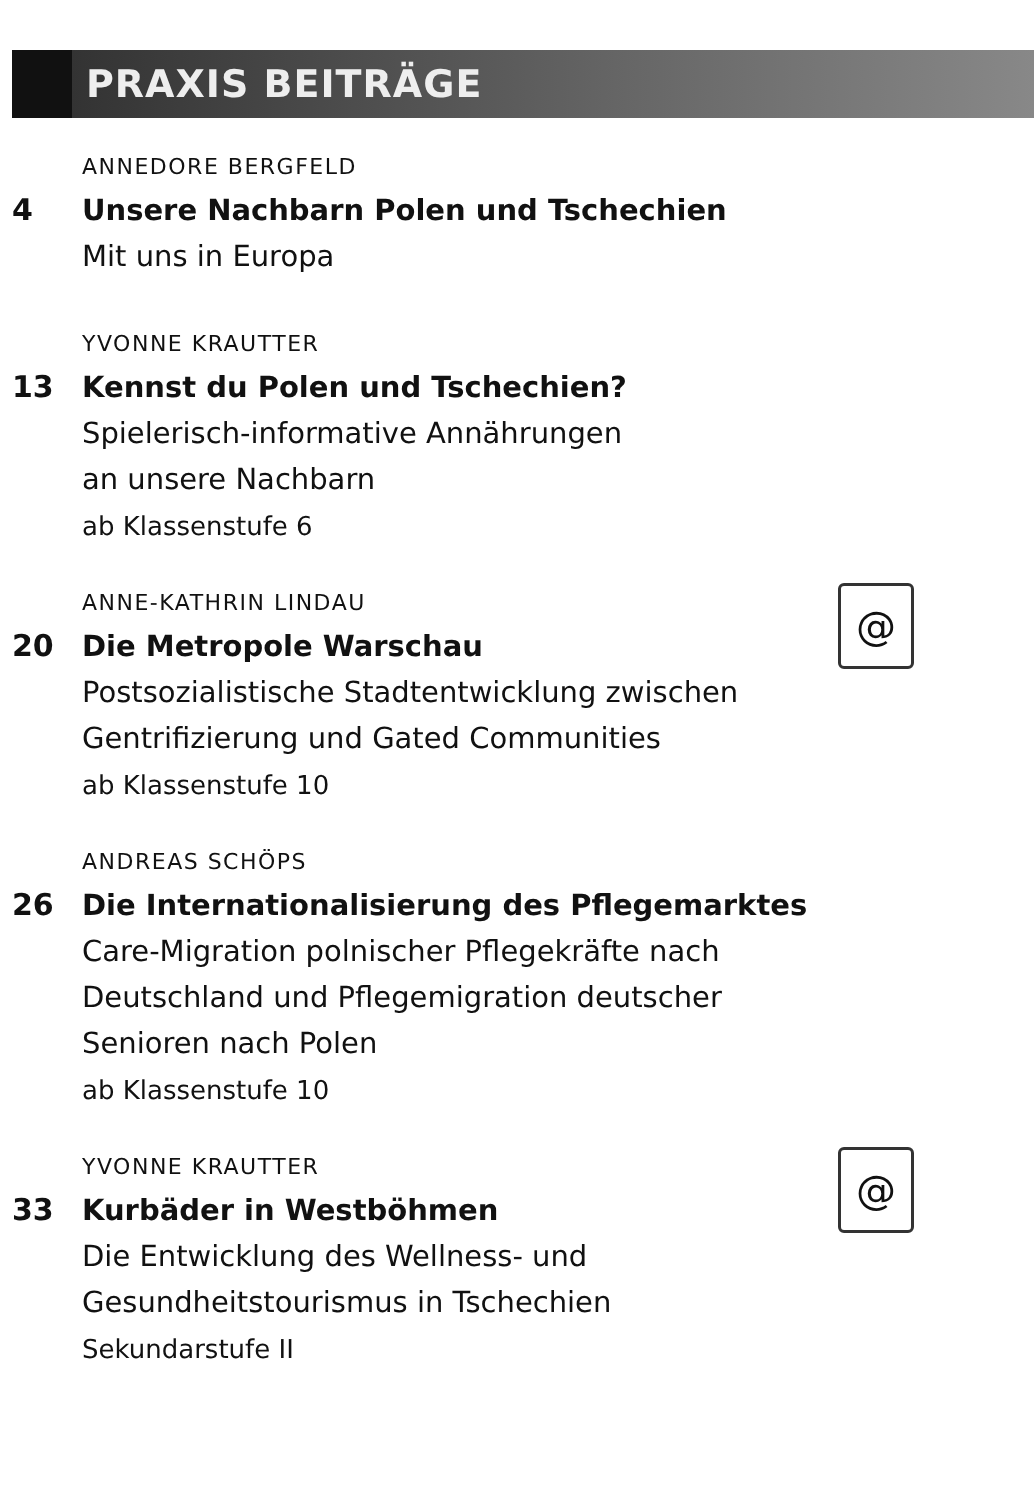PRAXIS BEITRÄGE
ANNEDORE BERGFELD
4 Unsere Nachbarn Polen und Tschechien
Mit uns in Europa
YVONNE KRAUTTER
13 Kennst du Polen und Tschechien?
Spielerisch-informative Annährungen
an unsere Nachbarn
ab Klassenstufe 6
ANNE-KATHRIN LINDAU
20 Die Metropole Warschau
Postsozialistische Stadtentwicklung zwischen
Gentrifizierung und Gated Communities
ab Klassenstufe 10
@
ANDREAS SCHÖPS
26 Die Internationalisierung des Pflegemarktes
Care-Migration polnischer Pflegekräfte nach
Deutschland und Pflegemigration deutscher
Senioren nach Polen
ab Klassenstufe 10
YVONNE KRAUTTER
33 Kurbäder in Westböhmen
Die Entwicklung des Wellness- und
Gesundheitstourismus in Tschechien
Sekundarstufe II
@